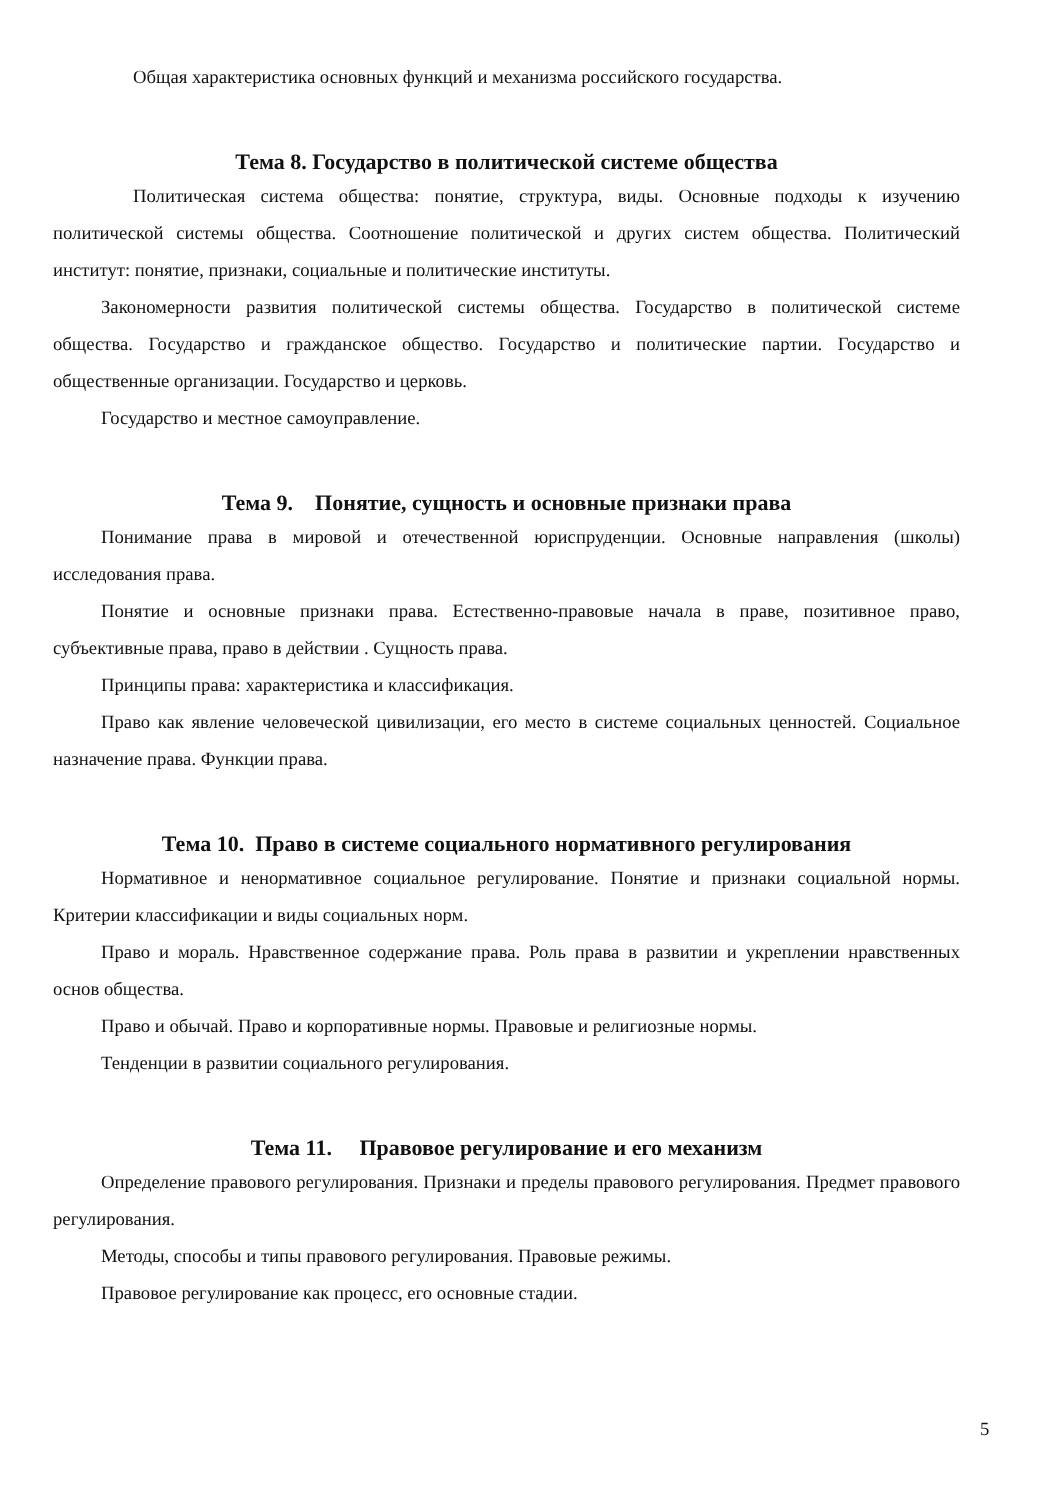Общая характеристика основных функций и механизма российского государства.
Тема 8. Государство в политической системе общества
Политическая система общества: понятие, структура, виды. Основные подходы к изучению политической системы общества. Соотношение политической и других систем общества. Политический институт: понятие, признаки, социальные и политические институты.
Закономерности развития политической системы общества. Государство в политической системе общества. Государство и гражданское общество. Государство и политические партии. Государство и общественные организации. Государство и церковь.
Государство и местное самоуправление.
Тема 9. Понятие, сущность и основные признаки права
Понимание права в мировой и отечественной юриспруденции. Основные направления (школы) исследования права.
Понятие и основные признаки права. Естественно-правовые начала в праве, позитивное право, субъективные права, право в действии . Сущность права.
Принципы права: характеристика и классификация.
Право как явление человеческой цивилизации, его место в системе социальных ценностей. Социальное назначение права. Функции права.
Тема 10. Право в системе социального нормативного регулирования
Нормативное и ненормативное социальное регулирование. Понятие и признаки социальной нормы. Критерии классификации и виды социальных норм.
Право и мораль. Нравственное содержание права. Роль права в развитии и укреплении нравственных основ общества.
Право и обычай. Право и корпоративные нормы. Правовые и религиозные нормы.
Тенденции в развитии социального регулирования.
Тема 11. Правовое регулирование и его механизм
Определение правового регулирования. Признаки и пределы правового регулирования. Предмет правового регулирования.
Методы, способы и типы правового регулирования. Правовые режимы.
Правовое регулирование как процесс, его основные стадии.
5